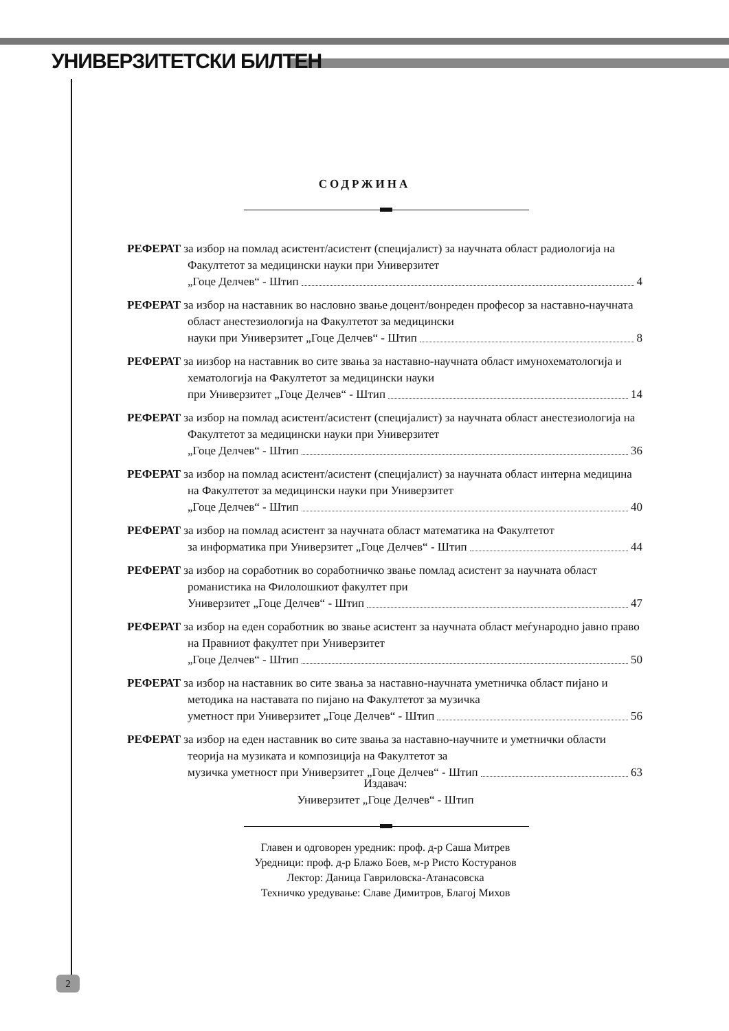УНИВЕРЗИТЕТСКИ БИЛТЕН
СОДРЖИНА
РЕФЕРАТ за избор на помлад асистент/асистент (специјалист) за научната област радиологија на Факултетот за медицински науки при Универзитет
„Гоце Делчев“ - Штип 4
РЕФЕРАТ за избор на наставник во насловно звање доцент/вонреден професор за наставно-научната област анестезиологија на Факултетот за медицински
науки при Универзитет „Гоце Делчев“ - Штип 8
РЕФЕРАТ за иизбор на наставник во сите звања за наставно-научната област имунохематологија и хематологија на Факултетот за медицински науки
при Универзитет „Гоце Делчев“ - Штип 14
РЕФЕРАТ за избор на помлад асистент/асистент (специјалист) за научната област анестезиологија на Факултетот за медицински науки при Универзитет
„Гоце Делчев“ - Штип 36
РЕФЕРАТ за избор на помлад асистент/асистент (специјалист) за научната област интерна медицина на Факултетот за медицински науки при Универзитет
„Гоце Делчев“ - Штип 40
РЕФЕРАТ за избор на помлад асистент за научната област математика на Факултетот
за информатика при Универзитет „Гоце Делчев“ - Штип 44
РЕФЕРАТ за избор на соработник во соработничко звање помлад асистент за научната област романистика на Филолошкиот факултет при
Универзитет „Гоце Делчев“ - Штип 47
РЕФЕРАТ за избор на еден соработник во звање асистент за научната област меѓународно јавно право на Правниот факултет при Универзитет
„Гоце Делчев“ - Штип 50
РЕФЕРАТ за избор на наставник во сите звања за наставно-научната уметничка област пијано и методика на наставата по пијано на Факултетот за музичка
уметност при Универзитет „Гоце Делчев“ - Штип 56
РЕФЕРАТ за избор на еден наставник во сите звања за наставно-научните и уметнички области теорија на музиката и композиција на Факултетот за
музичка уметност при Универзитет „Гоце Делчев“ - Штип 63
Издавач:
Универзитет „Гоце Делчев“ - Штип
Главен и одговорен уредник: проф. д-р Саша Митрев
Уредници: проф. д-р Блажо Боев, м-р Ристо Костуранов
Лектор: Даница Гавриловска-Атанасовска
Техничко уредување: Славе Димитров, Благој Михов
2